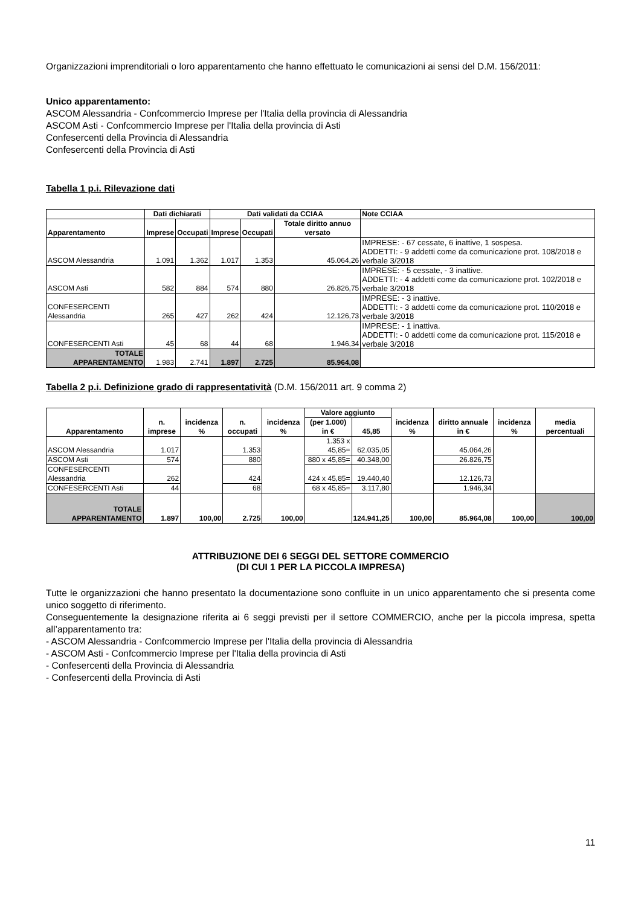Organizzazioni imprenditoriali o loro apparentamento che hanno effettuato le comunicazioni ai sensi del D.M. 156/2011:
Unico apparentamento:
ASCOM Alessandria - Confcommercio Imprese per l'Italia della provincia di Alessandria
ASCOM Asti - Confcommercio Imprese per l'Italia della provincia di Asti
Confesercenti della Provincia di Alessandria
Confesercenti della Provincia di Asti
Tabella 1 p.i. Rilevazione dati
| | Dati dichiarati | | Dati validati da CCIAA | | | Note CCIAA |
| --- | --- | --- | --- | --- | --- | --- |
| Apparentamento | Imprese | Occupati | Imprese | Occupati | Totale diritto annuo versato | |
| ASCOM Alessandria | 1.091 | 1.362 | 1.017 | 1.353 | 45.064,26 | IMPRESE: - 67 cessate, 6 inattive, 1 sospesa. ADDETTI: - 9 addetti come da comunicazione prot. 108/2018 e verbale 3/2018 |
| ASCOM Asti | 582 | 884 | 574 | 880 | 26.826,75 | IMPRESE: - 5 cessate, - 3 inattive. ADDETTI: - 4 addetti come da comunicazione prot. 102/2018 e verbale 3/2018 |
| CONFESERCENTI Alessandria | 265 | 427 | 262 | 424 | 12.126,73 | IMPRESE: - 3 inattive. ADDETTI: - 3 addetti come da comunicazione prot. 110/2018 e verbale 3/2018 |
| CONFESERCENTI Asti | 45 | 68 | 44 | 68 | 1.946,34 | IMPRESE: - 1 inattiva. ADDETTI: - 0 addetti come da comunicazione prot. 115/2018 e verbale 3/2018 |
| TOTALE APPARENTAMENTO | 1.983 | 2.741 | 1.897 | 2.725 | 85.964,08 | |
Tabella 2 p.i. Definizione grado di rappresentatività (D.M. 156/2011 art. 9 comma 2)
| Apparentamento | n. imprese | incidenza % | n. occupati | incidenza % | Valore aggiunto | | incidenza % | diritto annuale in € | incidenza % | media percentuali |
| --- | --- | --- | --- | --- | --- | --- | --- | --- | --- | --- |
| | | | | | (per 1.000) in € | 45,85 | | | | |
| ASCOM Alessandria | 1.017 | | 1.353 | | 1.353 x 45,85= | 62.035,05 | | 45.064,26 | | |
| ASCOM Asti | 574 | | 880 | | 880 x 45,85= | 40.348,00 | | 26.826,75 | | |
| CONFESERCENTI Alessandria | 262 | | 424 | | 424 x 45,85= | 19.440,40 | | 12.126,73 | | |
| CONFESERCENTI Asti | 44 | | 68 | | 68 x 45,85= | 3.117,80 | | 1.946,34 | | |
| TOTALE APPARENTAMENTO | 1.897 | 100,00 | 2.725 | 100,00 | | 124.941,25 | 100,00 | 85.964,08 | 100,00 | 100,00 |
ATTRIBUZIONE DEI 6 SEGGI DEL SETTORE COMMERCIO
(DI CUI 1 PER LA PICCOLA IMPRESA)
Tutte le organizzazioni che hanno presentato la documentazione sono confluite in un unico apparentamento che si presenta come unico soggetto di riferimento.
Conseguentemente la designazione riferita ai 6 seggi previsti per il settore COMMERCIO, anche per la piccola impresa, spetta all’apparentamento tra:
- ASCOM Alessandria - Confcommercio Imprese per l'Italia della provincia di Alessandria
- ASCOM Asti - Confcommercio Imprese per l'Italia della provincia di Asti
- Confesercenti della Provincia di Alessandria
- Confesercenti della Provincia di Asti
11